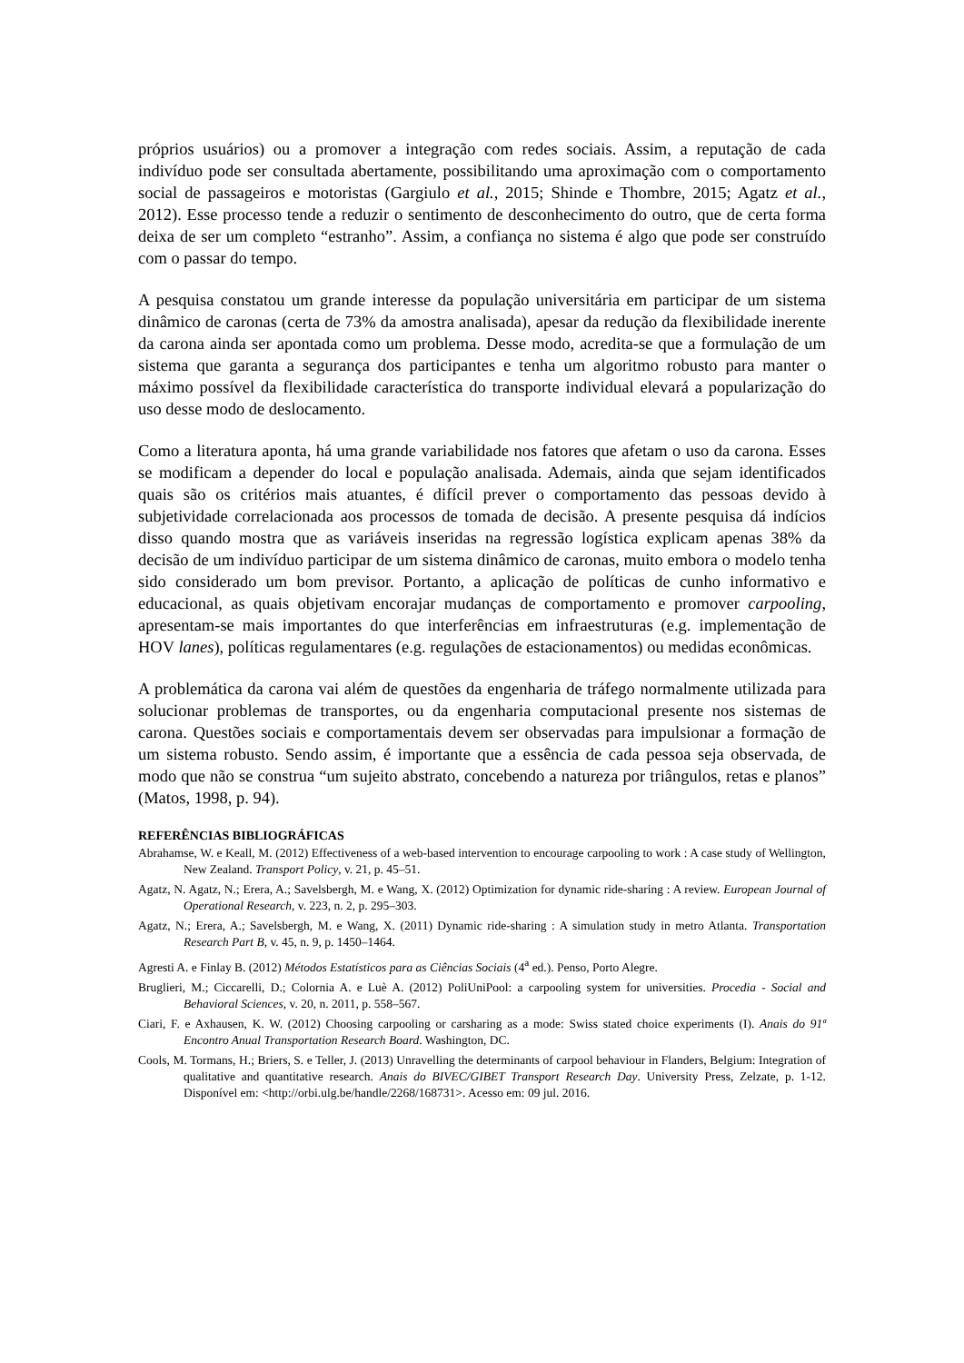próprios usuários) ou a promover a integração com redes sociais. Assim, a reputação de cada indivíduo pode ser consultada abertamente, possibilitando uma aproximação com o comportamento social de passageiros e motoristas (Gargiulo et al., 2015; Shinde e Thombre, 2015; Agatz et al., 2012). Esse processo tende a reduzir o sentimento de desconhecimento do outro, que de certa forma deixa de ser um completo “estranho”. Assim, a confiança no sistema é algo que pode ser construído com o passar do tempo.
A pesquisa constatou um grande interesse da população universitária em participar de um sistema dinâmico de caronas (certa de 73% da amostra analisada), apesar da redução da flexibilidade inerente da carona ainda ser apontada como um problema. Desse modo, acredita-se que a formulação de um sistema que garanta a segurança dos participantes e tenha um algoritmo robusto para manter o máximo possível da flexibilidade característica do transporte individual elevará a popularização do uso desse modo de deslocamento.
Como a literatura aponta, há uma grande variabilidade nos fatores que afetam o uso da carona. Esses se modificam a depender do local e população analisada. Ademais, ainda que sejam identificados quais são os critérios mais atuantes, é difícil prever o comportamento das pessoas devido à subjetividade correlacionada aos processos de tomada de decisão. A presente pesquisa dá indícios disso quando mostra que as variáveis inseridas na regressão logística explicam apenas 38% da decisão de um indivíduo participar de um sistema dinâmico de caronas, muito embora o modelo tenha sido considerado um bom previsor. Portanto, a aplicação de políticas de cunho informativo e educacional, as quais objetivam encorajar mudanças de comportamento e promover carpooling, apresentam-se mais importantes do que interferências em infraestruturas (e.g. implementação de HOV lanes), políticas regulamentares (e.g. regulações de estacionamentos) ou medidas econômicas.
A problemática da carona vai além de questões da engenharia de tráfego normalmente utilizada para solucionar problemas de transportes, ou da engenharia computacional presente nos sistemas de carona. Questões sociais e comportamentais devem ser observadas para impulsionar a formação de um sistema robusto. Sendo assim, é importante que a essência de cada pessoa seja observada, de modo que não se construa “um sujeito abstrato, concebendo a natureza por triângulos, retas e planos” (Matos, 1998, p. 94).
REFERÊNCIAS BIBLIOGRÁFICAS
Abrahamse, W. e Keall, M. (2012) Effectiveness of a web-based intervention to encourage carpooling to work : A case study of Wellington, New Zealand. Transport Policy, v. 21, p. 45–51.
Agatz, N. Agatz, N.; Erera, A.; Savelsbergh, M. e Wang, X. (2012) Optimization for dynamic ride-sharing : A review. European Journal of Operational Research, v. 223, n. 2, p. 295–303.
Agatz, N.; Erera, A.; Savelsbergh, M. e Wang, X. (2011) Dynamic ride-sharing : A simulation study in metro Atlanta. Transportation Research Part B, v. 45, n. 9, p. 1450–1464.
Agresti A. e Finlay B. (2012) Métodos Estatísticos para as Ciências Sociais (4<sup>a</sup> ed.). Penso, Porto Alegre.
Bruglieri, M.; Ciccarelli, D.; Colornia A. e Luè A. (2012) PoliUniPool: a carpooling system for universities. Procedia - Social and Behavioral Sciences, v. 20, n. 2011, p. 558–567.
Ciari, F. e Axhausen, K. W. (2012) Choosing carpooling or carsharing as a mode: Swiss stated choice experiments (I). Anais do 91ª Encontro Anual Transportation Research Board. Washington, DC.
Cools, M. Tormans, H.; Briers, S. e Teller, J. (2013) Unravelling the determinants of carpool behaviour in Flanders, Belgium: Integration of qualitative and quantitative research. Anais do BIVEC/GIBET Transport Research Day. University Press, Zelzate, p. 1-12. Disponível em: <http://orbi.ulg.be/handle/2268/168731>. Acesso em: 09 jul. 2016.